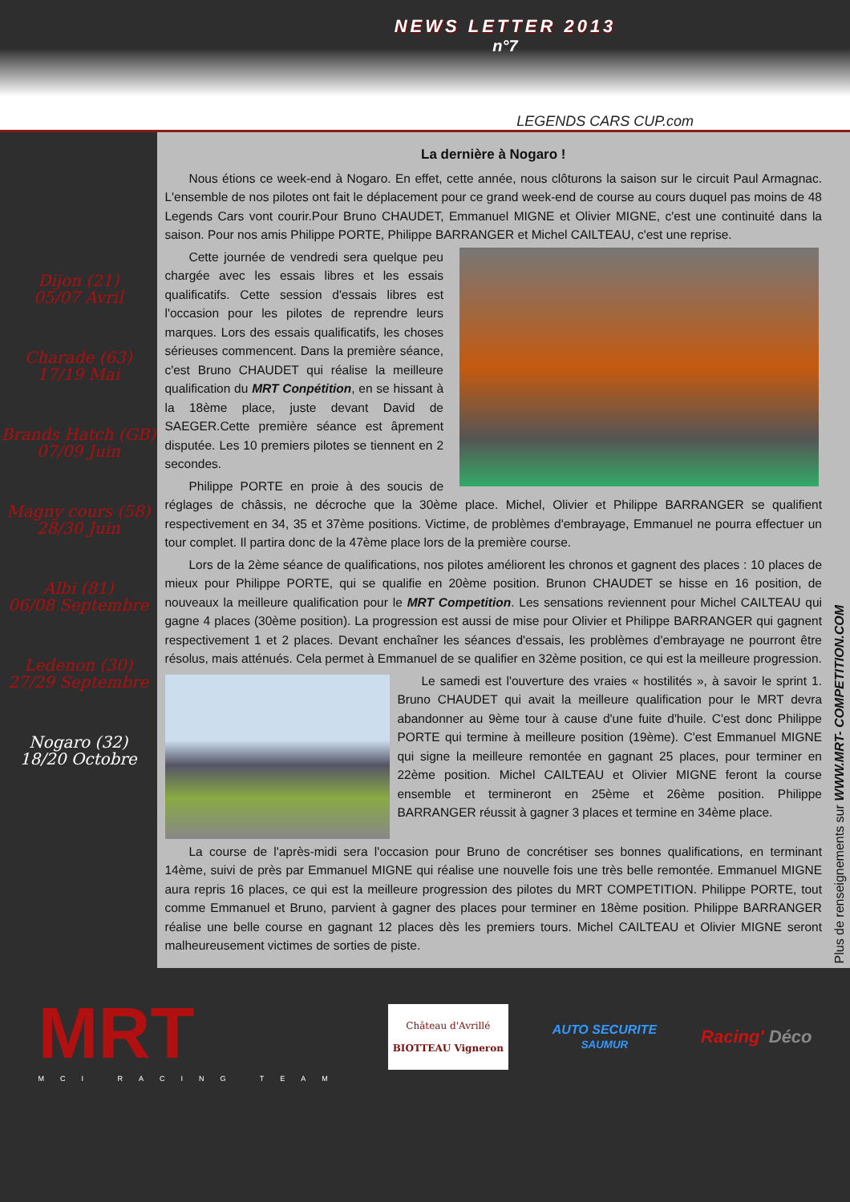NEWS LETTER 2013
n°7
LEGENDS CARS CUP.com
Dijon (21)
05/07 Avril
Charade (63)
17/19 Mai
Brands Hatch (GB)
07/09 Juin
Magny cours (58)
28/30 Juin
Albi (81)
06/08 Septembre
Ledenon (30)
27/29 Septembre
Nogaro (32)
18/20 Octobre
La dernière à Nogaro !
Nous étions ce week-end à Nogaro. En effet, cette année, nous clôturons la saison sur le circuit Paul Armagnac. L'ensemble de nos pilotes ont fait le déplacement pour ce grand week-end de course au cours duquel pas moins de 48 Legends Cars vont courir.Pour Bruno CHAUDET, Emmanuel MIGNE et Olivier MIGNE, c'est une continuité dans la saison. Pour nos amis Philippe PORTE, Philippe BARRANGER et Michel CAILTEAU, c'est une reprise.
Cette journée de vendredi sera quelque peu chargée avec les essais libres et les essais qualificatifs. Cette session d'essais libres est l'occasion pour les pilotes de reprendre leurs marques. Lors des essais qualificatifs, les choses sérieuses commencent. Dans la première séance, c'est Bruno CHAUDET qui réalise la meilleure qualification du MRT Conpétition, en se hissant à la 18ème place, juste devant David de SAEGER.Cette première séance est âprement disputée. Les 10 premiers pilotes se tiennent en 2 secondes.
Philippe PORTE en proie à des soucis de réglages de châssis, ne décroche que la 30ème place. Michel, Olivier et Philippe BARRANGER se qualifient respectivement en 34, 35 et 37ème positions. Victime, de problèmes d'embrayage, Emmanuel ne pourra effectuer un tour complet. Il partira donc de la 47ème place lors de la première course.
Lors de la 2ème séance de qualifications, nos pilotes améliorent les chronos et gagnent des places : 10 places de mieux pour Philippe PORTE, qui se qualifie en 20ème position. Brunon CHAUDET se hisse en 16 position, de nouveaux la meilleure qualification pour le MRT Competition. Les sensations reviennent pour Michel CAILTEAU qui gagne 4 places (30ème position). La progression est aussi de mise pour Olivier et Philippe BARRANGER qui gagnent respectivement 1 et 2 places. Devant enchaîner les séances d'essais, les problèmes d'embrayage ne pourront être résolus, mais atténués. Cela permet à Emmanuel de se qualifier en 32ème position, ce qui est la meilleure progression.
Le samedi est l'ouverture des vraies « hostilités », à savoir le sprint 1. Bruno CHAUDET qui avait la meilleure qualification pour le MRT devra abandonner au 9ème tour à cause d'une fuite d'huile. C'est donc Philippe PORTE qui termine à meilleure position (19ème). C'est Emmanuel MIGNE qui signe la meilleure remontée en gagnant 25 places, pour terminer en 22ème position. Michel CAILTEAU et Olivier MIGNE feront la course ensemble et termineront en 25ème et 26ème position. Philippe BARRANGER réussit à gagner 3 places et termine en 34ème place.
La course de l'après-midi sera l'occasion pour Bruno de concrétiser ses bonnes qualifications, en terminant 14ème, suivi de près par Emmanuel MIGNE qui réalise une nouvelle fois une très belle remontée. Emmanuel MIGNE aura repris 16 places, ce qui est la meilleure progression des pilotes du MRT COMPETITION. Philippe PORTE, tout comme Emmanuel et Bruno, parvient à gagner des places pour terminer en 18ème position. Philippe BARRANGER réalise une belle course en gagnant 12 places dès les premiers tours. Michel CAILTEAU et Olivier MIGNE seront malheureusement victimes de sorties de piste.
Plus de renseignements sur WWW.MRT- COMPETITION.COM
MRT
MCI RACING TEAM
Château d'Avrillé
BIOTTEAU Vigneron
AUTO SECURITE
SAUMUR
Racing' Déco